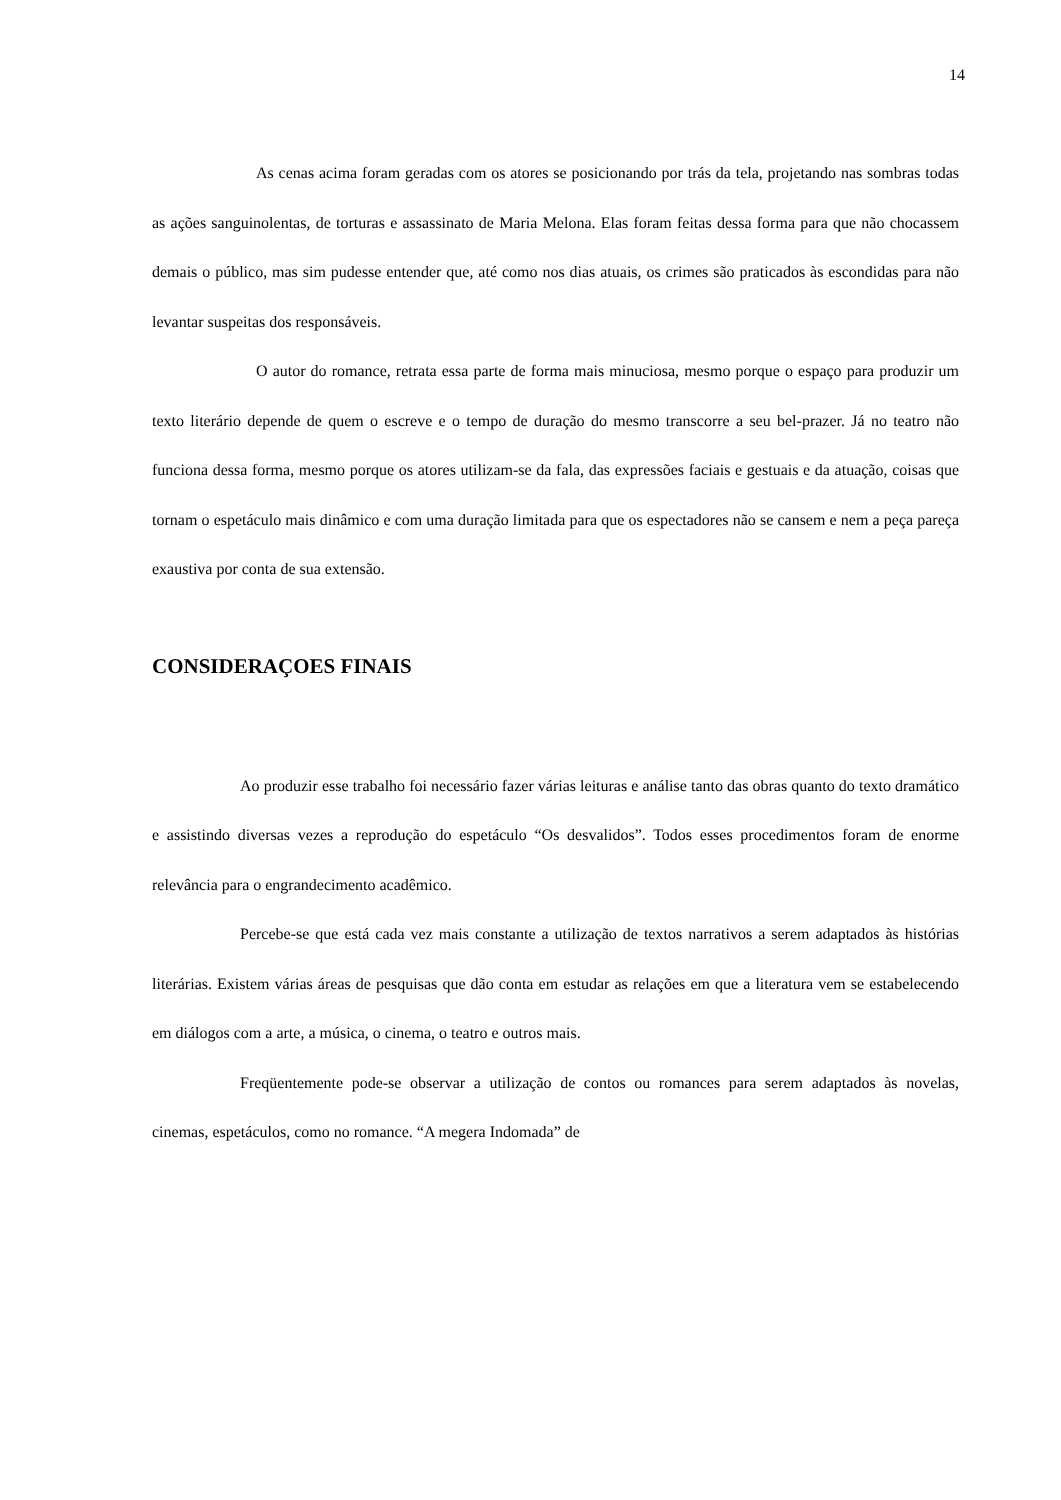14
As cenas acima foram geradas com os atores se posicionando por trás da tela, projetando nas sombras todas as ações sanguinolentas, de torturas e assassinato de Maria Melona. Elas foram feitas dessa forma para que não chocassem demais o público, mas sim pudesse entender que, até como nos dias atuais, os crimes são praticados às escondidas para não levantar suspeitas dos responsáveis.
O autor do romance, retrata essa parte de forma mais minuciosa, mesmo porque o espaço para produzir um texto literário depende de quem o escreve e o tempo de duração do mesmo transcorre a seu bel-prazer. Já no teatro não funciona dessa forma, mesmo porque os atores utilizam-se da fala, das expressões faciais e gestuais e da atuação, coisas que tornam o espetáculo mais dinâmico e com uma duração limitada para que os espectadores não se cansem e nem a peça pareça exaustiva por conta de sua extensão.
CONSIDERAÇOES FINAIS
Ao produzir esse trabalho foi necessário fazer várias leituras e análise tanto das obras quanto do texto dramático e assistindo diversas vezes a reprodução do espetáculo “Os desvalidos”. Todos esses procedimentos foram de enorme relevância para o engrandecimento acadêmico.
Percebe-se que está cada vez mais constante a utilização de textos narrativos a serem adaptados às histórias literárias. Existem várias áreas de pesquisas que dão conta em estudar as relações em que a literatura vem se estabelecendo em diálogos com a arte, a música, o cinema, o teatro e outros mais.
Freqüentemente pode-se observar a utilização de contos ou romances para serem adaptados às novelas, cinemas, espetáculos, como no romance. “A megera Indomada” de